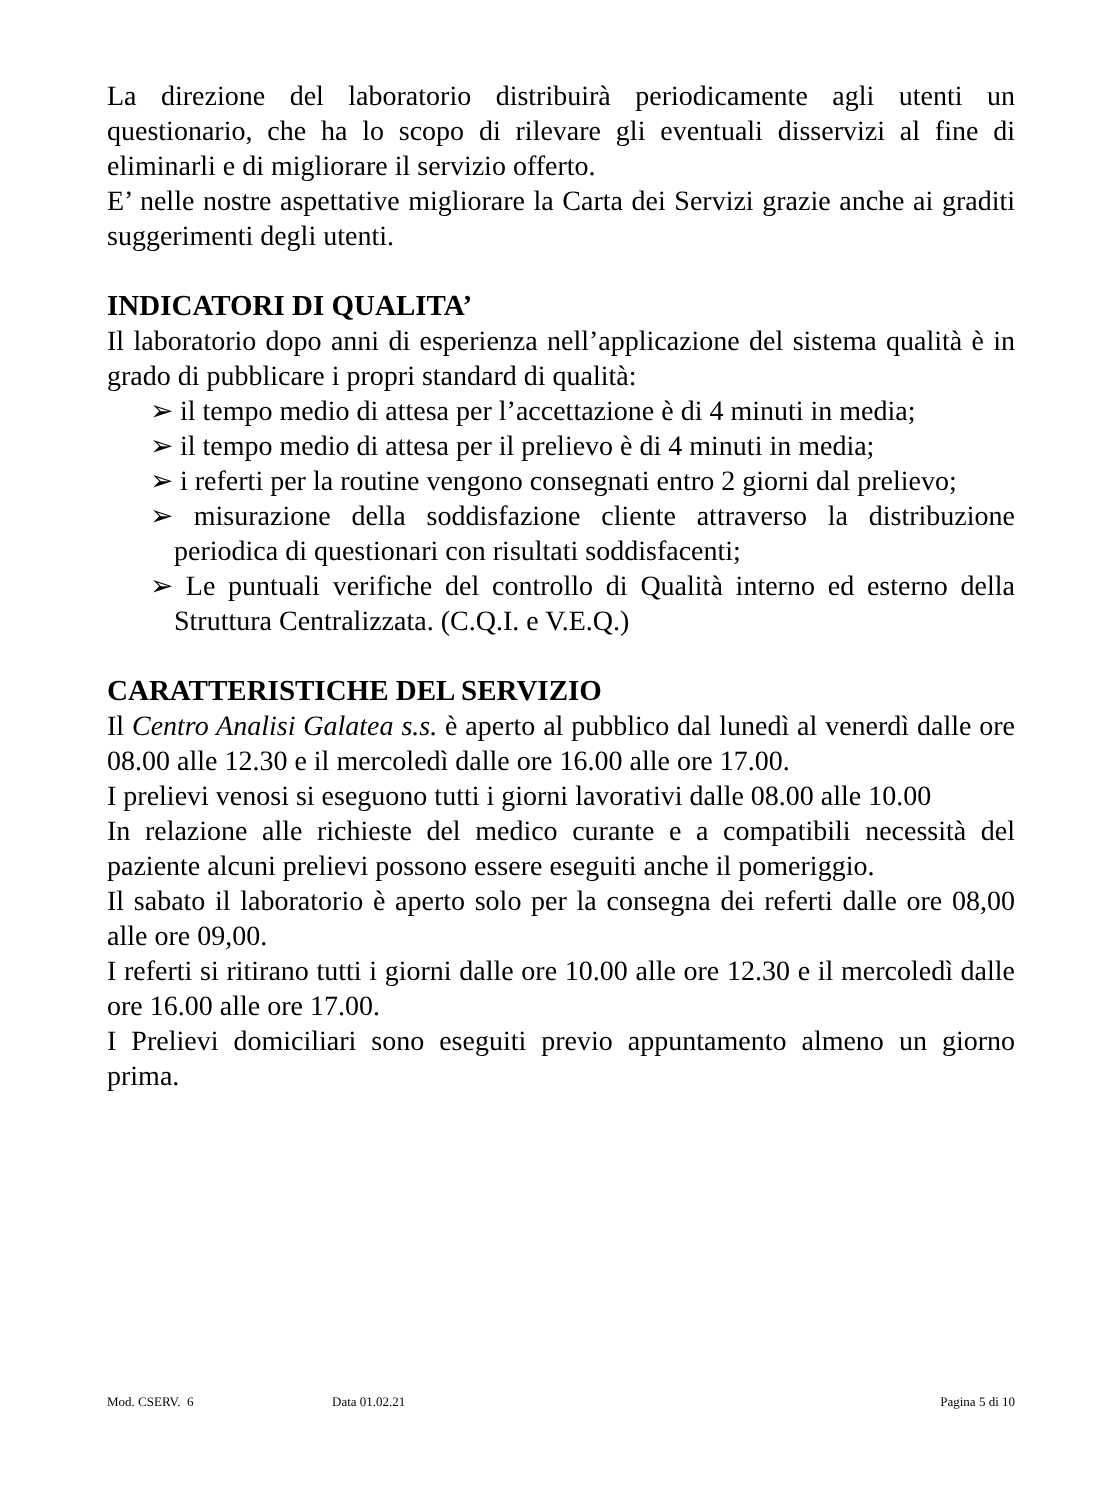La direzione del laboratorio distribuirà periodicamente agli utenti un questionario, che ha lo scopo di rilevare gli eventuali disservizi al fine di eliminarli e di migliorare il servizio offerto.
E’ nelle nostre aspettative migliorare la Carta dei Servizi grazie anche ai graditi suggerimenti degli utenti.
INDICATORI DI QUALITA’
Il laboratorio dopo anni di esperienza nell’applicazione del sistema qualità è in grado di pubblicare i propri standard di qualità:
➢ il tempo medio di attesa per l’accettazione è di 4 minuti in media;
➢ il tempo medio di attesa per il prelievo è di 4 minuti in media;
➢ i referti per la routine vengono consegnati entro 2 giorni dal prelievo;
➢ misurazione della soddisfazione cliente attraverso la distribuzione periodica di questionari con risultati soddisfacenti;
➢ Le puntuali verifiche del controllo di Qualità interno ed esterno della Struttura Centralizzata. (C.Q.I. e V.E.Q.)
CARATTERISTICHE DEL SERVIZIO
Il Centro Analisi Galatea s.s. è aperto al pubblico dal lunedì al venerdì dalle ore 08.00 alle 12.30 e il mercoledì dalle ore 16.00 alle ore 17.00.
I prelievi venosi si eseguono tutti i giorni lavorativi dalle 08.00 alle 10.00
In relazione alle richieste del medico curante e a compatibili necessità del paziente alcuni prelievi possono essere eseguiti anche il pomeriggio.
Il sabato il laboratorio è aperto solo per la consegna dei referti dalle ore 08,00 alle ore 09,00.
I referti si ritirano tutti i giorni dalle ore 10.00 alle ore 12.30 e il mercoledì dalle ore 16.00 alle ore 17.00.
I Prelievi domiciliari sono eseguiti previo appuntamento almeno un giorno prima.
Mod. CSERV. 6 Data 01.02.21 Pagina 5 di 10